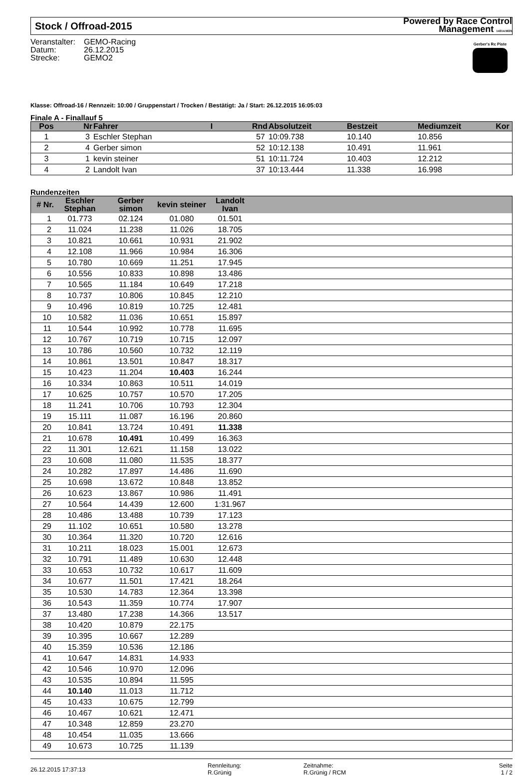Stock / Offroad-2015
Powered by Race Control
Management 14314.5635
Veranstalter: GEMO-Racing
Datum: 26.12.2015
Strecke: GEMO2
Gerber's Rc Piste
Klasse: Offroad-16 / Rennzeit: 10:00 / Gruppenstart / Trocken / Bestätigt: Ja / Start: 26.12.2015 16:05:03
Finale A - Finallauf 5
| Pos | Nr | Fahrer | I | Rnd | Absolutzeit | Bestzeit | Mediumzeit | Kor |
| --- | --- | --- | --- | --- | --- | --- | --- | --- |
| 1 | 3 | Eschler Stephan | | 57 | 10:09.738 | 10.140 | 10.856 | |
| 2 | 4 | Gerber simon | | 52 | 10:12.138 | 10.491 | 11.961 | |
| 3 | 1 | kevin steiner | | 51 | 10:11.724 | 10.403 | 12.212 | |
| 4 | 2 | Landolt Ivan | | 37 | 10:13.444 | 11.338 | 16.998 | |
Rundenzeiten
| # Nr. | Eschler Stephan | Gerber simon | kevin steiner | Landolt Ivan | |
| --- | --- | --- | --- | --- | --- |
| 1 | 01.773 | 02.124 | 01.080 | 01.501 | |
| 2 | 11.024 | 11.238 | 11.026 | 18.705 | |
| 3 | 10.821 | 10.661 | 10.931 | 21.902 | |
| 4 | 12.108 | 11.966 | 10.984 | 16.306 | |
| 5 | 10.780 | 10.669 | 11.251 | 17.945 | |
| 6 | 10.556 | 10.833 | 10.898 | 13.486 | |
| 7 | 10.565 | 11.184 | 10.649 | 17.218 | |
| 8 | 10.737 | 10.806 | 10.845 | 12.210 | |
| 9 | 10.496 | 10.819 | 10.725 | 12.481 | |
| 10 | 10.582 | 11.036 | 10.651 | 15.897 | |
| 11 | 10.544 | 10.992 | 10.778 | 11.695 | |
| 12 | 10.767 | 10.719 | 10.715 | 12.097 | |
| 13 | 10.786 | 10.560 | 10.732 | 12.119 | |
| 14 | 10.861 | 13.501 | 10.847 | 18.317 | |
| 15 | 10.423 | 11.204 | 10.403 | 16.244 | |
| 16 | 10.334 | 10.863 | 10.511 | 14.019 | |
| 17 | 10.625 | 10.757 | 10.570 | 17.205 | |
| 18 | 11.241 | 10.706 | 10.793 | 12.304 | |
| 19 | 15.111 | 11.087 | 16.196 | 20.860 | |
| 20 | 10.841 | 13.724 | 10.491 | 11.338 | |
| 21 | 10.678 | 10.491 | 10.499 | 16.363 | |
| 22 | 11.301 | 12.621 | 11.158 | 13.022 | |
| 23 | 10.608 | 11.080 | 11.535 | 18.377 | |
| 24 | 10.282 | 17.897 | 14.486 | 11.690 | |
| 25 | 10.698 | 13.672 | 10.848 | 13.852 | |
| 26 | 10.623 | 13.867 | 10.986 | 11.491 | |
| 27 | 10.564 | 14.439 | 12.600 | 1:31.967 | |
| 28 | 10.486 | 13.488 | 10.739 | 17.123 | |
| 29 | 11.102 | 10.651 | 10.580 | 13.278 | |
| 30 | 10.364 | 11.320 | 10.720 | 12.616 | |
| 31 | 10.211 | 18.023 | 15.001 | 12.673 | |
| 32 | 10.791 | 11.489 | 10.630 | 12.448 | |
| 33 | 10.653 | 10.732 | 10.617 | 11.609 | |
| 34 | 10.677 | 11.501 | 17.421 | 18.264 | |
| 35 | 10.530 | 14.783 | 12.364 | 13.398 | |
| 36 | 10.543 | 11.359 | 10.774 | 17.907 | |
| 37 | 13.480 | 17.238 | 14.366 | 13.517 | |
| 38 | 10.420 | 10.879 | 22.175 | | |
| 39 | 10.395 | 10.667 | 12.289 | | |
| 40 | 15.359 | 10.536 | 12.186 | | |
| 41 | 10.647 | 14.831 | 14.933 | | |
| 42 | 10.546 | 10.970 | 12.096 | | |
| 43 | 10.535 | 10.894 | 11.595 | | |
| 44 | 10.140 | 11.013 | 11.712 | | |
| 45 | 10.433 | 10.675 | 12.799 | | |
| 46 | 10.467 | 10.621 | 12.471 | | |
| 47 | 10.348 | 12.859 | 23.270 | | |
| 48 | 10.454 | 11.035 | 13.666 | | |
| 49 | 10.673 | 10.725 | 11.139 | | |
26.12.2015 17:37:13
Rennleitung:
R.Grünig
Zeitnahme:
R.Grünig / RCM
Seite
1 / 2